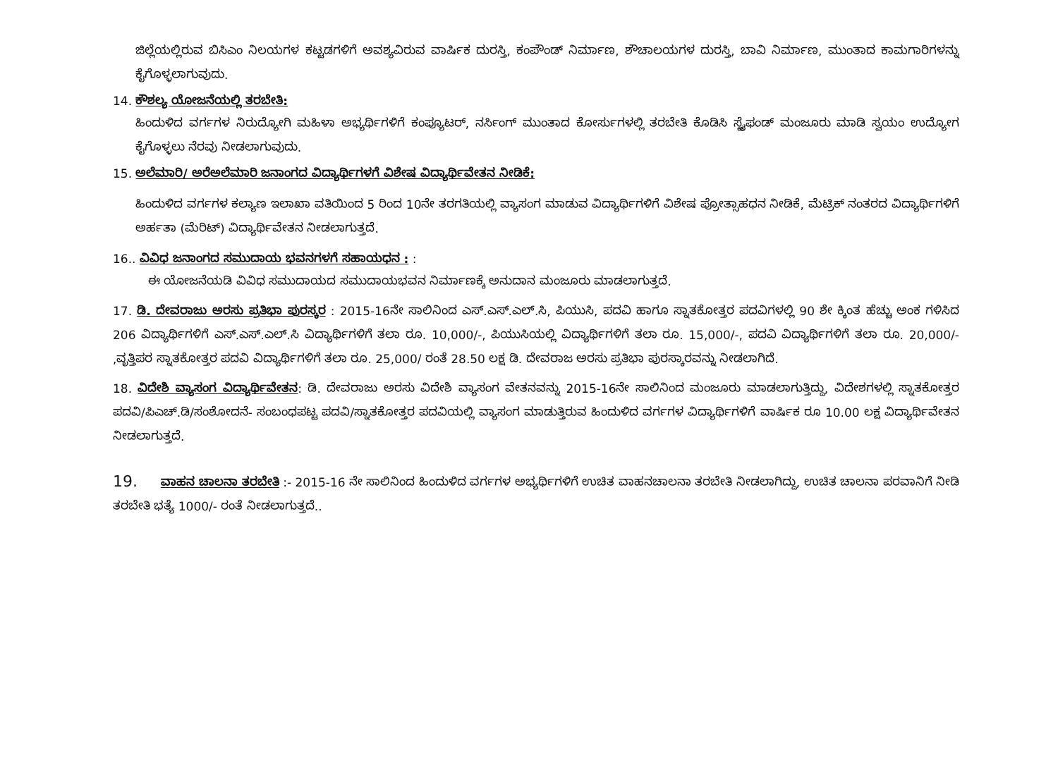ಜಿಲ್ಲೆಯಲ್ಲಿರುವ ಬಿಸಿಎಂ ನಿಲಯಗಳ ಕಟ್ಟಡಗಳಿಗೆ ಅವಶ್ಯವಿರುವ ವಾರ್ಷಿಕ ದುರಸ್ತಿ, ಕಂಪೌಂಡ್ ನಿರ್ಮಾಣ, ಶೌಚಾಲಯಗಳ ದುರಸ್ತಿ, ಬಾವಿ ನಿರ್ಮಾಣ, ಮುಂತಾದ ಕಾಮಗಾರಿಗಳನ್ನು ಕೈಗೊಳ್ಳಲಾಗುವುದು.
14. ಕೌಶಲ್ಯ ಯೋಜನೆಯಲ್ಲಿ ತರಬೇತಿ:
ಹಿಂದುಳಿದ ವರ್ಗಗಳ ನಿರುದ್ಯೋಗಿ ಮಹಿಳಾ ಅಭ್ಯರ್ಥಿಗಳಿಗೆ ಕಂಪ್ಯೂಟರ್, ನರ್ಸಿಂಗ್ ಮುಂತಾದ ಕೋರ್ಸುಗಳಲ್ಲಿ ತರಬೇತಿ ಕೊಡಿಸಿ ಸ್ಟೈಫಂಡ್ ಮಂಜೂರು ಮಾಡಿ ಸ್ವಯಂ ಉದ್ಯೋಗ ಕೈಗೊಳ್ಳಲು ನೆರವು ನೀಡಲಾಗುವುದು.
15. ಅಲೆಮಾರಿ/ ಅರೆಅಲೆಮಾರಿ ಜನಾಂಗದ ವಿದ್ಯಾರ್ಥಿಗಳಗೆ ವಿಶೇಷ ವಿದ್ಯಾರ್ಥಿವೇತನ ನೀಡಿಕೆ:
ಹಿಂದುಳಿದ ವರ್ಗಗಳ ಕಲ್ಯಾಣ ಇಲಾಖಾ ವತಿಯಿಂದ 5 ರಿಂದ 10ನೇ ತರಗತಿಯಲ್ಲಿ ವ್ಯಾಸಂಗ ಮಾಡುವ ವಿದ್ಯಾರ್ಥಿಗಳಿಗೆ ವಿಶೇಷ ಪ್ರೋತ್ಸಾಹಧನ ನೀಡಿಕೆ, ಮೆಟ್ರಿಕ್ ನಂತರದ ವಿದ್ಯಾರ್ಥಿಗಳಿಗೆ ಅರ್ಹತಾ (ಮೆರಿಟ್) ವಿದ್ಯಾರ್ಥಿವೇತನ ನೀಡಲಾಗುತ್ತದೆ.
16.. ವಿವಿಧ ಜನಾಂಗದ ಸಮುದಾಯ ಭವನಗಳಗೆ ಸಹಾಯಧನ : :
ಈ ಯೋಜನೆಯಡಿ ವಿವಿಧ ಸಮುದಾಯದ ಸಮುದಾಯಭವನ ನಿರ್ಮಾಣಕ್ಕೆ ಅನುದಾನ ಮಂಜೂರು ಮಾಡಲಾಗುತ್ತದೆ.
17. ಡಿ. ದೇವರಾಜು ಅರಸು ಪ್ರತಿಭಾ ಪುರಸ್ಕರ : 2015-16ನೇ ಸಾಲಿನಿಂದ ಎಸ್.ಎಸ್.ಎಲ್.ಸಿ, ಪಿಯುಸಿ, ಪದವಿ ಹಾಗೂ ಸ್ನಾತಕೋತ್ತರ ಪದವಿಗಳಲ್ಲಿ 90 ಶೇ ಕ್ಕಿಂತ ಹೆಚ್ಚು ಅಂಕ ಗಳಿಸಿದ 206 ವಿದ್ಯಾರ್ಥಿಗಳಿಗೆ ಎಸ್.ಎಸ್.ಎಲ್.ಸಿ ವಿದ್ಯಾರ್ಥಿಗಳಿಗೆ ತಲಾ ರೂ. 10,000/-, ಪಿಯುಸಿಯಲ್ಲಿ ವಿದ್ಯಾರ್ಥಿಗಳಿಗೆ ತಲಾ ರೂ. 15,000/-, ಪದವಿ ವಿದ್ಯಾರ್ಥಿಗಳಿಗೆ ತಲಾ ರೂ. 20,000/- ,ವೃತ್ತಿಪರ ಸ್ನಾತಕೋತ್ತರ ಪದವಿ ವಿದ್ಯಾರ್ಥಿಗಳಿಗೆ ತಲಾ ರೂ. 25,000/ ರಂತೆ 28.50 ಲಕ್ಷ ಡಿ. ದೇವರಾಜ ಅರಸು ಪ್ರತಿಭಾ ಪುರಸ್ಕಾರವನ್ನು ನೀಡಲಾಗಿದೆ.
18. ವಿದೇಶಿ ವ್ಯಾಸಂಗ ವಿದ್ಯಾರ್ಥಿವೇತನ: ಡಿ. ದೇವರಾಜು ಅರಸು ವಿದೇಶಿ ವ್ಯಾಸಂಗ ವೇತನವನ್ನು 2015-16ನೇ ಸಾಲಿನಿಂದ ಮಂಜೂರು ಮಾಡಲಾಗುತ್ತಿದ್ದು, ವಿದೇಶಗಳಲ್ಲಿ ಸ್ನಾತಕೋತ್ತರ ಪದವಿ/ಪಿಎಚ್.ಡಿ/ಸಂಶೋದನೆ- ಸಂಬಂಧಪಟ್ಟ ಪದವಿ/ಸ್ನಾತಕೋತ್ತರ ಪದವಿಯಲ್ಲಿ ವ್ಯಾಸಂಗ ಮಾಡುತ್ತಿರುವ ಹಿಂದುಳಿದ ವರ್ಗಗಳ ವಿದ್ಯಾರ್ಥಿಗಳಿಗೆ ವಾರ್ಷಿಕ ರೂ 10.00 ಲಕ್ಷ ವಿದ್ಯಾರ್ಥಿವೇತನ ನೀಡಲಾಗುತ್ತದೆ.
19. ವಾಹನ ಚಾಲನಾ ತರಬೇತಿ :- 2015-16 ನೇ ಸಾಲಿನಿಂದ ಹಿಂದುಳಿದ ವರ್ಗಗಳ ಅಭ್ಯರ್ಥಿಗಳಿಗೆ ಉಚಿತ ವಾಹನಚಾಲನಾ ತರಬೇತಿ ನೀಡಲಾಗಿದ್ದು, ಉಚಿತ ಚಾಲನಾ ಪರವಾನಿಗೆ ನೀಡಿ ತರಬೇತಿ ಭತ್ಯೆ 1000/- ರಂತೆ ನೀಡಲಾಗುತ್ತದೆ..